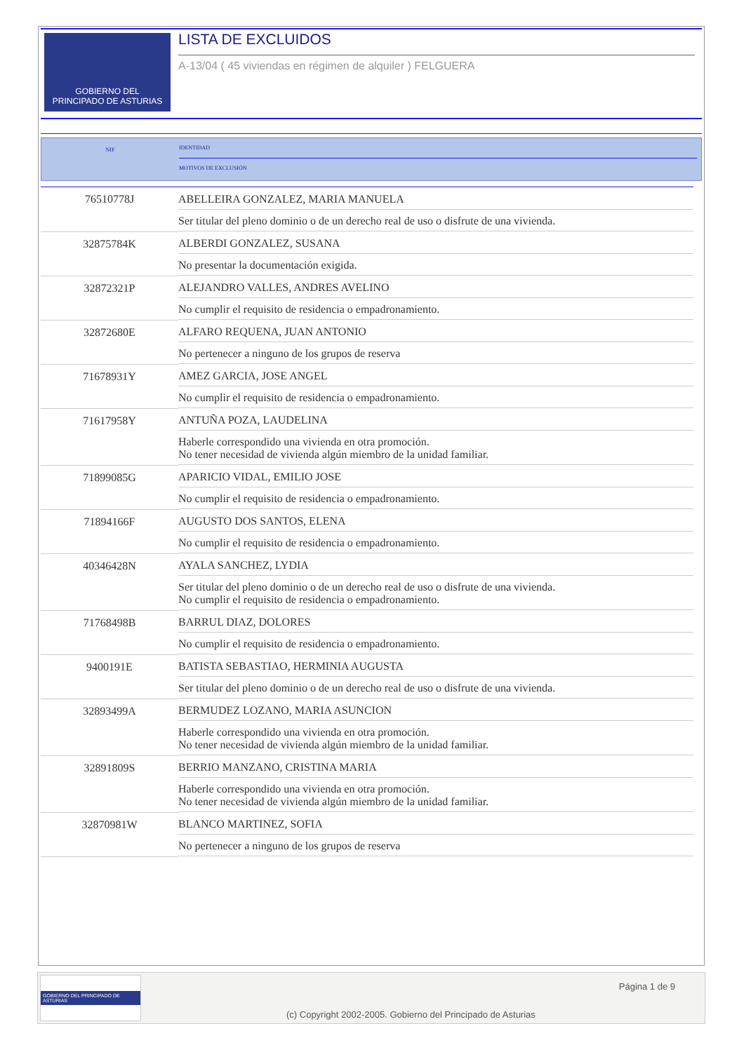GOBIERNO DEL
PRINCIPADO DE ASTURIAS
LISTA DE EXCLUIDOS
A-13/04 ( 45 viviendas en régimen de alquiler ) FELGUERA
NIF
IDENTIDAD
MOTIVOS DE EXCLUSIÓN
| 76510778J | ABELLEIRA GONZALEZ, MARIA MANUELA Ser titular del pleno dominio o de un derecho real de uso o disfrute de una vivienda. |
| 32875784K | ALBERDI GONZALEZ, SUSANA No presentar la documentación exigida. |
| 32872321P | ALEJANDRO VALLES, ANDRES AVELINO No cumplir el requisito de residencia o empadronamiento. |
| 32872680E | ALFARO REQUENA, JUAN ANTONIO No pertenecer a ninguno de los grupos de reserva |
| 71678931Y | AMEZ GARCIA, JOSE ANGEL No cumplir el requisito de residencia o empadronamiento. |
| 71617958Y | ANTUÑA POZA, LAUDELINA Haberle correspondido una vivienda en otra promoción. No tener necesidad de vivienda algún miembro de la unidad familiar. |
| 71899085G | APARICIO VIDAL, EMILIO JOSE No cumplir el requisito de residencia o empadronamiento. |
| 71894166F | AUGUSTO DOS SANTOS, ELENA No cumplir el requisito de residencia o empadronamiento. |
| 40346428N | AYALA SANCHEZ, LYDIA Ser titular del pleno dominio o de un derecho real de uso o disfrute de una vivienda. No cumplir el requisito de residencia o empadronamiento. |
| 71768498B | BARRUL DIAZ, DOLORES No cumplir el requisito de residencia o empadronamiento. |
| 9400191E | BATISTA SEBASTIAO, HERMINIA AUGUSTA Ser titular del pleno dominio o de un derecho real de uso o disfrute de una vivienda. |
| 32893499A | BERMUDEZ LOZANO, MARIA ASUNCION Haberle correspondido una vivienda en otra promoción. No tener necesidad de vivienda algún miembro de la unidad familiar. |
| 32891809S | BERRIO MANZANO, CRISTINA MARIA Haberle correspondido una vivienda en otra promoción. No tener necesidad de vivienda algún miembro de la unidad familiar. |
| 32870981W | BLANCO MARTINEZ, SOFIA No pertenecer a ninguno de los grupos de reserva |
GOBIERNO DEL PRINCIPADO DE ASTURIAS
Página 1 de 9
(c) Copyright 2002-2005. Gobierno del Principado de Asturias